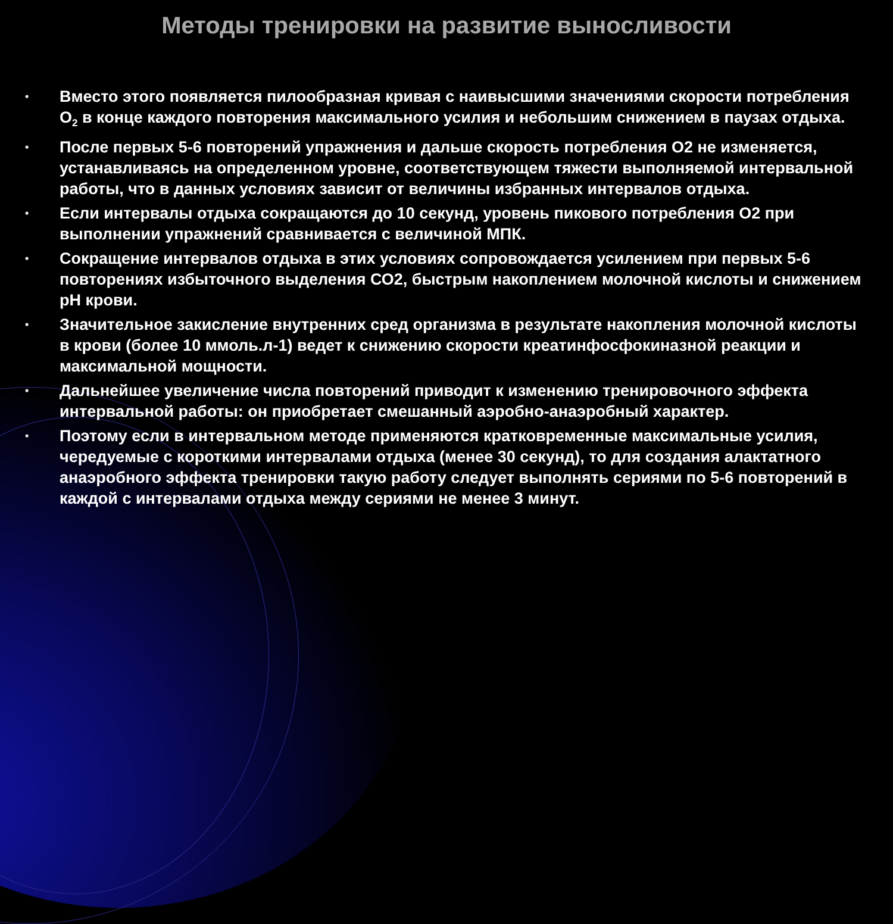Методы тренировки на развитие выносливости
• Вместо этого появляется пилообразная кривая с наивысшими значениями скорости потребления O<sub>2</sub> в конце каждого повторения максимального усилия и небольшим снижением в паузах отдыха.
• После первых 5-6 повторений упражнения и дальше скорость потребления О2 не изменяется, устанавливаясь на определенном уровне, соответствующем тяжести выполняемой интервальной работы, что в данных условиях зависит от величины избранных интервалов отдыха.
• Если интервалы отдыха сокращаются до 10 секунд, уровень пикового потребления О2 при выполнении упражнений сравнивается с величиной МПК.
• Сокращение интервалов отдыха в этих условиях сопровождается усилением при первых 5-6 повторениях избыточного выделения СО2, быстрым накоплением молочной кислоты и снижением рН крови.
• Значительное закисление внутренних сред организма в результате накопления молочной кислоты в крови (более 10 ммоль.л-1) ведет к снижению скорости креатинфосфокиназной реакции и максимальной мощности.
• Дальнейшее увеличение числа повторений приводит к изменению тренировочного эффекта интервальной работы: он приобретает смешанный аэробно-анаэробный характер.
• Поэтому если в интервальном методе применяются кратковременные максимальные усилия, чередуемые с короткими интервалами отдыха (менее 30 секунд), то для создания алактатного анаэробного эффекта тренировки такую работу следует выполнять сериями по 5-6 повторений в каждой с интервалами отдыха между сериями не менее 3 минут.